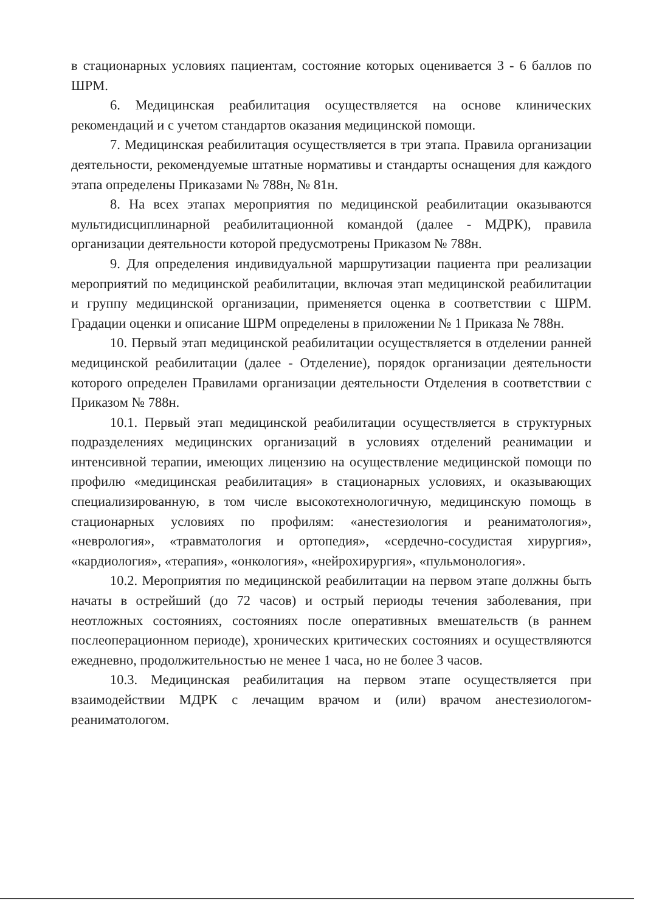в стационарных условиях пациентам, состояние которых оценивается 3 - 6 баллов по ШРМ.
6. Медицинская реабилитация осуществляется на основе клинических рекомендаций и с учетом стандартов оказания медицинской помощи.
7. Медицинская реабилитация осуществляется в три этапа. Правила организации деятельности, рекомендуемые штатные нормативы и стандарты оснащения для каждого этапа определены Приказами № 788н, № 81н.
8. На всех этапах мероприятия по медицинской реабилитации оказываются мультидисциплинарной реабилитационной командой (далее - МДРК), правила организации деятельности которой предусмотрены Приказом № 788н.
9. Для определения индивидуальной маршрутизации пациента при реализации мероприятий по медицинской реабилитации, включая этап медицинской реабилитации и группу медицинской организации, применяется оценка в соответствии с ШРМ. Градации оценки и описание ШРМ определены в приложении № 1 Приказа № 788н.
10. Первый этап медицинской реабилитации осуществляется в отделении ранней медицинской реабилитации (далее - Отделение), порядок организации деятельности которого определен Правилами организации деятельности Отделения в соответствии с Приказом № 788н.
10.1. Первый этап медицинской реабилитации осуществляется в структурных подразделениях медицинских организаций в условиях отделений реанимации и интенсивной терапии, имеющих лицензию на осуществление медицинской помощи по профилю «медицинская реабилитация» в стационарных условиях, и оказывающих специализированную, в том числе высокотехнологичную, медицинскую помощь в стационарных условиях по профилям: «анестезиология и реаниматология», «неврология», «травматология и ортопедия», «сердечно-сосудистая хирургия», «кардиология», «терапия», «онкология», «нейрохирургия», «пульмонология».
10.2. Мероприятия по медицинской реабилитации на первом этапе должны быть начаты в острейший (до 72 часов) и острый периоды течения заболевания, при неотложных состояниях, состояниях после оперативных вмешательств (в раннем послеоперационном периоде), хронических критических состояниях и осуществляются ежедневно, продолжительностью не менее 1 часа, но не более 3 часов.
10.3. Медицинская реабилитация на первом этапе осуществляется при взаимодействии МДРК с лечащим врачом и (или) врачом анестезиологом-реаниматологом.